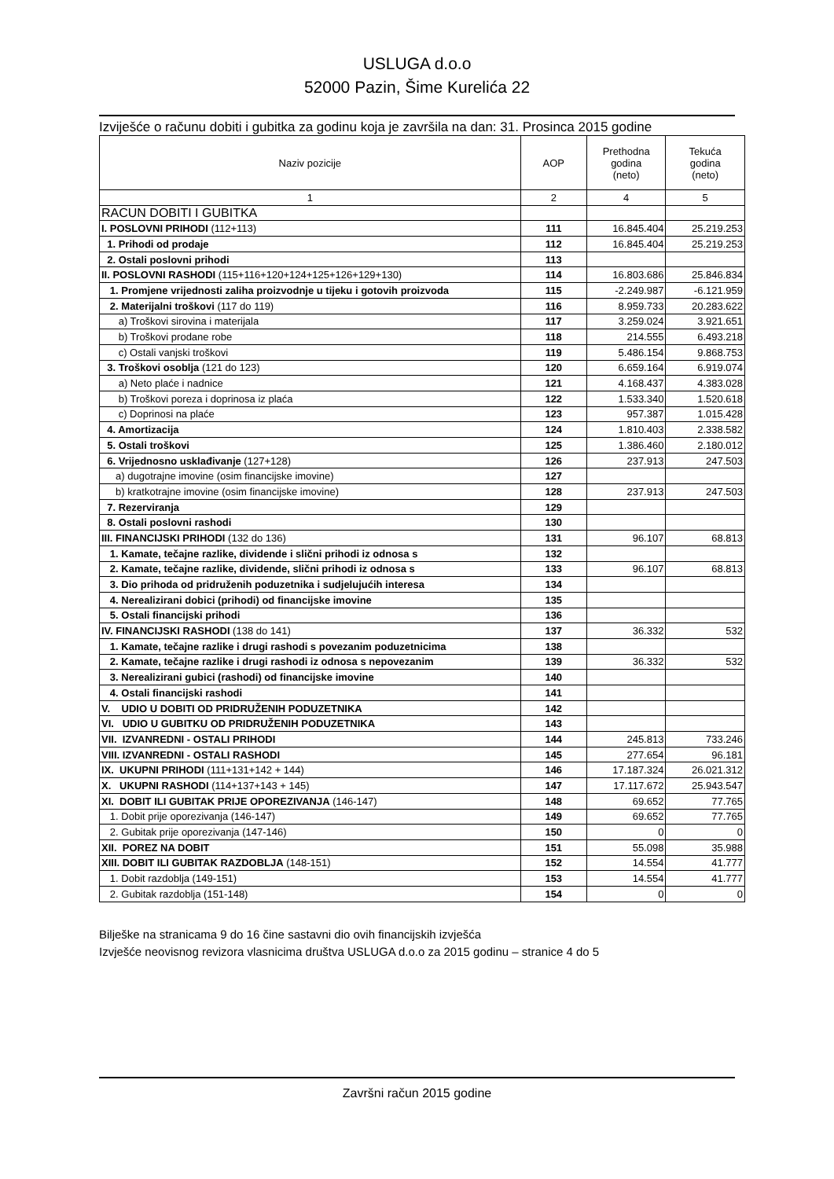USLUGA d.o.o
52000 Pazin, Šime Kurelića 22
Izviješće o računu dobiti i gubitka za godinu koja je završila na dan: 31. Prosinca 2015 godine
| Naziv pozicije | AOP | Prethodna godina (neto) | Tekuća godina (neto) |
| --- | --- | --- | --- |
| 1 | 2 | 4 | 5 |
| RACUN DOBITI I GUBITKA | | | |
| I. POSLOVNI PRIHODI (112+113) | 111 | 16.845.404 | 25.219.253 |
| 1. Prihodi od prodaje | 112 | 16.845.404 | 25.219.253 |
| 2. Ostali poslovni prihodi | 113 | | |
| II. POSLOVNI RASHODI (115+116+120+124+125+126+129+130) | 114 | 16.803.686 | 25.846.834 |
| 1. Promjene vrijednosti zaliha proizvodnje u tijeku i gotovih proizvoda | 115 | -2.249.987 | -6.121.959 |
| 2. Materijalni troškovi (117 do 119) | 116 | 8.959.733 | 20.283.622 |
| a) Troškovi sirovina i materijala | 117 | 3.259.024 | 3.921.651 |
| b) Troškovi prodane robe | 118 | 214.555 | 6.493.218 |
| c) Ostali vanjski troškovi | 119 | 5.486.154 | 9.868.753 |
| 3. Troškovi osoblja (121 do 123) | 120 | 6.659.164 | 6.919.074 |
| a) Neto plaće i nadnice | 121 | 4.168.437 | 4.383.028 |
| b) Troškovi poreza i doprinosa iz plaća | 122 | 1.533.340 | 1.520.618 |
| c) Doprinosi na plaće | 123 | 957.387 | 1.015.428 |
| 4. Amortizacija | 124 | 1.810.403 | 2.338.582 |
| 5. Ostali troškovi | 125 | 1.386.460 | 2.180.012 |
| 6. Vrijednosno usklađivanje (127+128) | 126 | 237.913 | 247.503 |
| a) dugotrajne imovine (osim financijske imovine) | 127 | | |
| b) kratkotrajne imovine (osim financijske imovine) | 128 | 237.913 | 247.503 |
| 7. Rezerviranja | 129 | | |
| 8. Ostali poslovni rashodi | 130 | | |
| III. FINANCIJSKI PRIHODI (132 do 136) | 131 | 96.107 | 68.813 |
| 1. Kamate, tečajne razlike, dividende i slični prihodi iz odnosa s | 132 | | |
| 2. Kamate, tečajne razlike, dividende, slični prihodi iz odnosa s | 133 | 96.107 | 68.813 |
| 3. Dio prihoda od pridruženih poduzetnika i sudjelujućih interesa | 134 | | |
| 4. Nerealizirani dobici (prihodi) od financijske imovine | 135 | | |
| 5. Ostali financijski prihodi | 136 | | |
| IV. FINANCIJSKI RASHODI (138 do 141) | 137 | 36.332 | 532 |
| 1. Kamate, tečajne razlike i drugi rashodi s povezanim poduzetnicima | 138 | | |
| 2. Kamate, tečajne razlike i drugi rashodi iz odnosa s nepovezanim | 139 | 36.332 | 532 |
| 3. Nerealizirani gubici (rashodi) od financijske imovine | 140 | | |
| 4. Ostali financijski rashodi | 141 | | |
| V. UDIO U DOBITI OD PRIDRUŽENIH PODUZETNIKA | 142 | | |
| VI. UDIO U GUBITKU OD PRIDRUŽENIH PODUZETNIKA | 143 | | |
| VII. IZVANREDNI - OSTALI PRIHODI | 144 | 245.813 | 733.246 |
| VIII. IZVANREDNI - OSTALI RASHODI | 145 | 277.654 | 96.181 |
| IX. UKUPNI PRIHODI (111+131+142 + 144) | 146 | 17.187.324 | 26.021.312 |
| X. UKUPNI RASHODI (114+137+143 + 145) | 147 | 17.117.672 | 25.943.547 |
| XI. DOBIT ILI GUBITAK PRIJE OPOREZIVANJA (146-147) | 148 | 69.652 | 77.765 |
| 1. Dobit prije oporezivanja (146-147) | 149 | 69.652 | 77.765 |
| 2. Gubitak prije oporezivanja (147-146) | 150 | 0 | 0 |
| XII. POREZ NA DOBIT | 151 | 55.098 | 35.988 |
| XIII. DOBIT ILI GUBITAK RAZDOBLJA (148-151) | 152 | 14.554 | 41.777 |
| 1. Dobit razdoblja (149-151) | 153 | 14.554 | 41.777 |
| 2. Gubitak razdoblja (151-148) | 154 | 0 | 0 |
Bilješke na stranicama 9 do 16 čine sastavni dio ovih financijskih izvješća
Izvješće neovisnog revizora vlasnicima društva USLUGA d.o.o za 2015 godinu – stranice 4 do 5
Završni račun 2015 godine